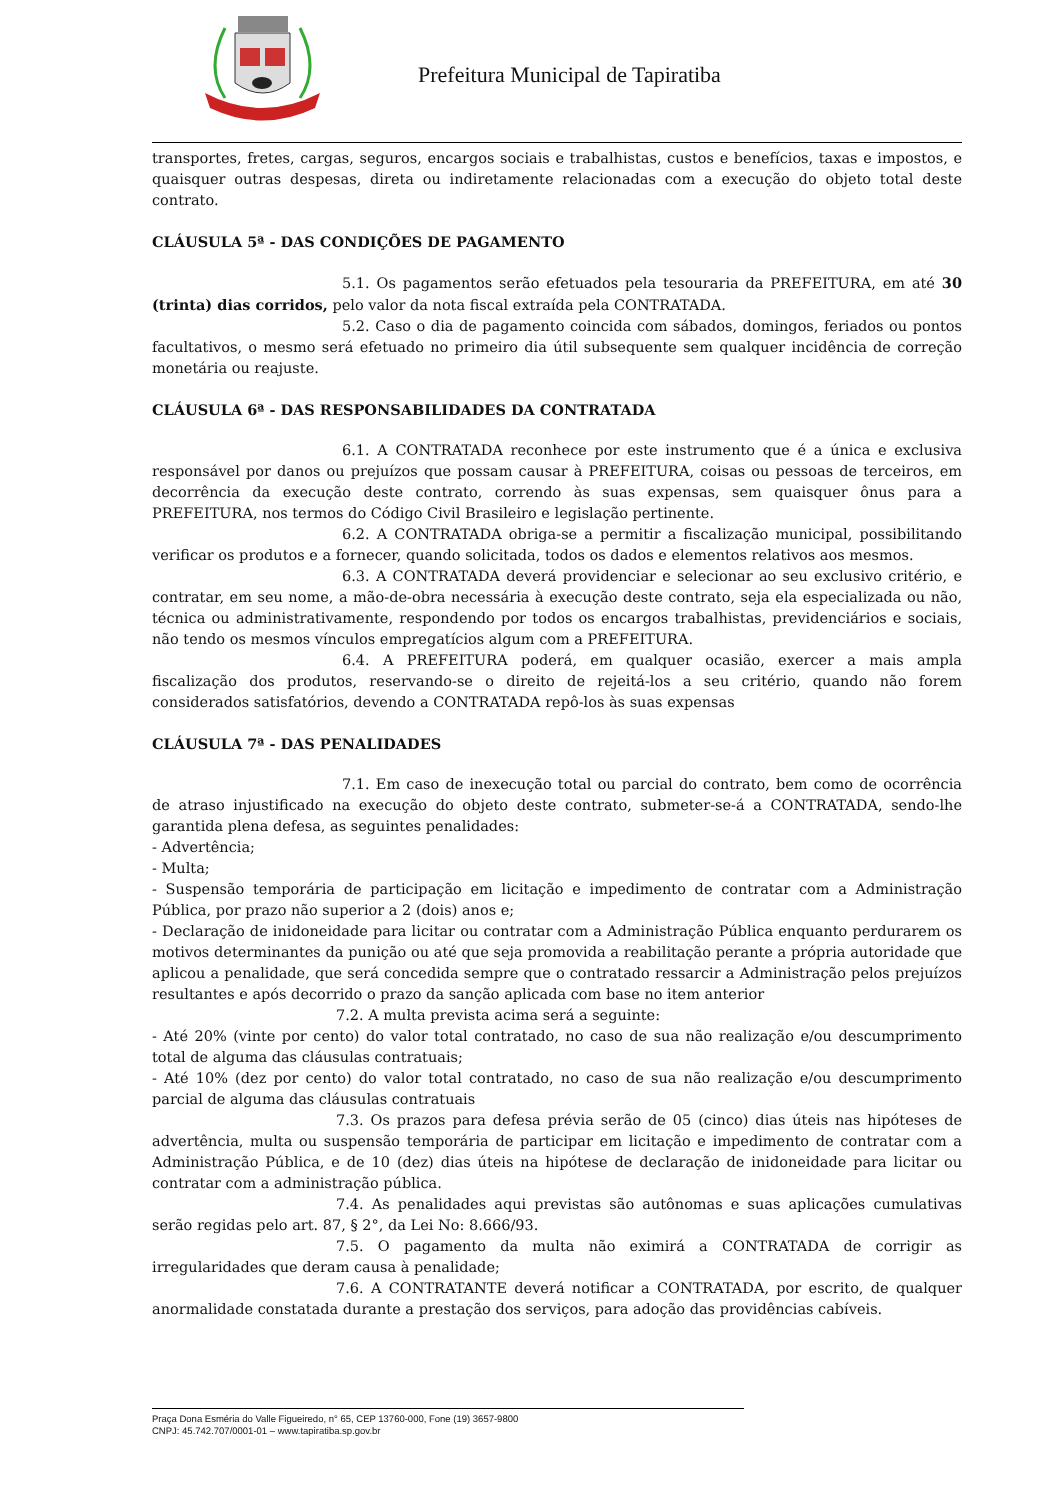Prefeitura Municipal de Tapiratiba
transportes, fretes, cargas, seguros, encargos sociais e trabalhistas, custos e benefícios, taxas e impostos, e quaisquer outras despesas, direta ou indiretamente relacionadas com a execução do objeto total deste contrato.
CLÁUSULA 5ª - DAS CONDIÇÕES DE PAGAMENTO
5.1. Os pagamentos serão efetuados pela tesouraria da PREFEITURA, em até 30 (trinta) dias corridos, pelo valor da nota fiscal extraída pela CONTRATADA.
5.2. Caso o dia de pagamento coincida com sábados, domingos, feriados ou pontos facultativos, o mesmo será efetuado no primeiro dia útil subsequente sem qualquer incidência de correção monetária ou reajuste.
CLÁUSULA 6ª - DAS RESPONSABILIDADES DA CONTRATADA
6.1. A CONTRATADA reconhece por este instrumento que é a única e exclusiva responsável por danos ou prejuízos que possam causar à PREFEITURA, coisas ou pessoas de terceiros, em decorrência da execução deste contrato, correndo às suas expensas, sem quaisquer ônus para a PREFEITURA, nos termos do Código Civil Brasileiro e legislação pertinente.
6.2. A CONTRATADA obriga-se a permitir a fiscalização municipal, possibilitando verificar os produtos e a fornecer, quando solicitada, todos os dados e elementos relativos aos mesmos.
6.3. A CONTRATADA deverá providenciar e selecionar ao seu exclusivo critério, e contratar, em seu nome, a mão-de-obra necessária à execução deste contrato, seja ela especializada ou não, técnica ou administrativamente, respondendo por todos os encargos trabalhistas, previdenciários e sociais, não tendo os mesmos vínculos empregatícios algum com a PREFEITURA.
6.4. A PREFEITURA poderá, em qualquer ocasião, exercer a mais ampla fiscalização dos produtos, reservando-se o direito de rejeitá-los a seu critério, quando não forem considerados satisfatórios, devendo a CONTRATADA repô-los às suas expensas
CLÁUSULA 7ª - DAS PENALIDADES
7.1. Em caso de inexecução total ou parcial do contrato, bem como de ocorrência de atraso injustificado na execução do objeto deste contrato, submeter-se-á a CONTRATADA, sendo-lhe garantida plena defesa, as seguintes penalidades:
- Advertência;
- Multa;
- Suspensão temporária de participação em licitação e impedimento de contratar com a Administração Pública, por prazo não superior a 2 (dois) anos e;
- Declaração de inidoneidade para licitar ou contratar com a Administração Pública enquanto perdurarem os motivos determinantes da punição ou até que seja promovida a reabilitação perante a própria autoridade que aplicou a penalidade, que será concedida sempre que o contratado ressarcir a Administração pelos prejuízos resultantes e após decorrido o prazo da sanção aplicada com base no item anterior
7.2. A multa prevista acima será a seguinte:
- Até 20% (vinte por cento) do valor total contratado, no caso de sua não realização e/ou descumprimento total de alguma das cláusulas contratuais;
- Até 10% (dez por cento) do valor total contratado, no caso de sua não realização e/ou descumprimento parcial de alguma das cláusulas contratuais
7.3. Os prazos para defesa prévia serão de 05 (cinco) dias úteis nas hipóteses de advertência, multa ou suspensão temporária de participar em licitação e impedimento de contratar com a Administração Pública, e de 10 (dez) dias úteis na hipótese de declaração de inidoneidade para licitar ou contratar com a administração pública.
7.4. As penalidades aqui previstas são autônomas e suas aplicações cumulativas serão regidas pelo art. 87, § 2°, da Lei No: 8.666/93.
7.5. O pagamento da multa não eximirá a CONTRATADA de corrigir as irregularidades que deram causa à penalidade;
7.6. A CONTRATANTE deverá notificar a CONTRATADA, por escrito, de qualquer anormalidade constatada durante a prestação dos serviços, para adoção das providências cabíveis.
Praça Dona Esméria do Valle Figueiredo, n° 65, CEP 13760-000, Fone (19) 3657-9800
CNPJ: 45.742.707/0001-01 – www.tapiratiba.sp.gov.br